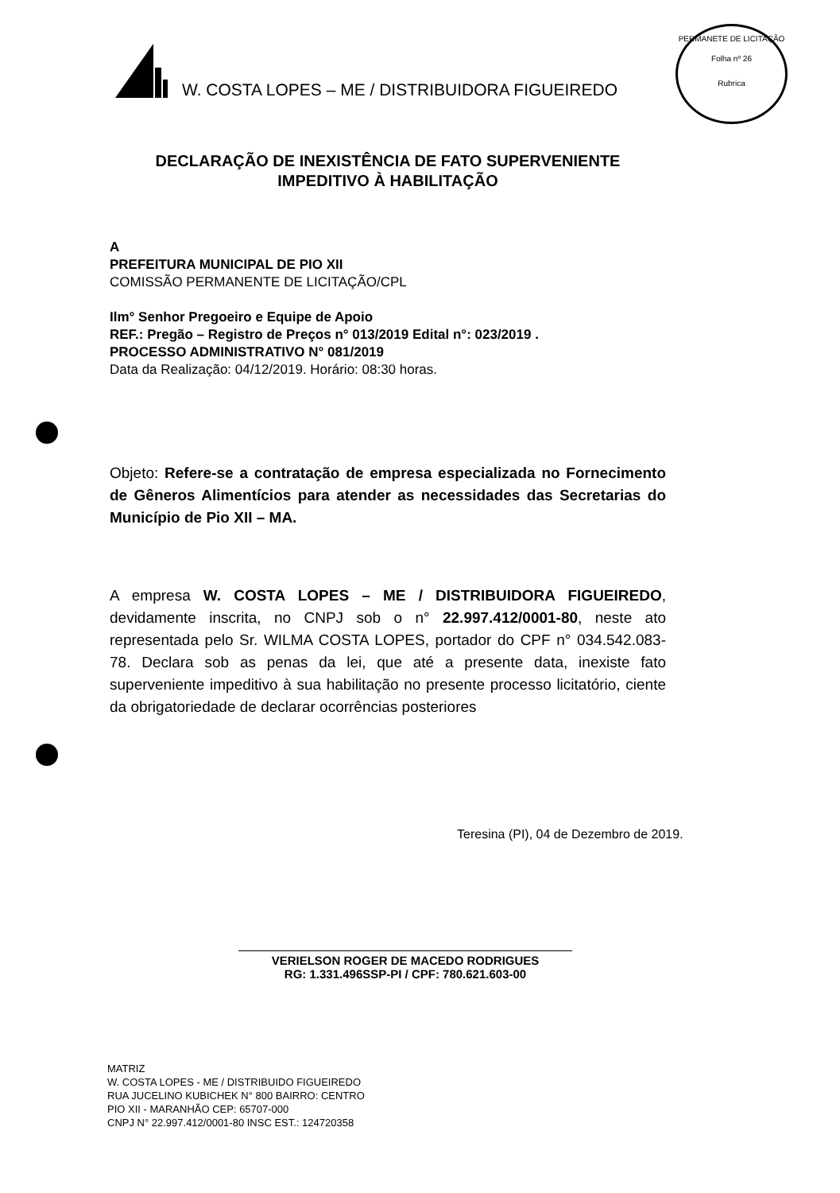W. COSTA LOPES – ME / DISTRIBUIDORA FIGUEIREDO
PERMANETE DE LICITAÇÃO
Folha nº 26
Rubrica
DECLARAÇÃO DE INEXISTÊNCIA DE FATO SUPERVENIENTE
IMPEDITIVO À HABILITAÇÃO
A
PREFEITURA MUNICIPAL DE PIO XII
COMISSÃO PERMANENTE DE LICITAÇÃO/CPL
Ilm° Senhor Pregoeiro e Equipe de Apoio
REF.: Pregão – Registro de Preços n° 013/2019 Edital n°: 023/2019 .
PROCESSO ADMINISTRATIVO N° 081/2019
Data da Realização: 04/12/2019. Horário: 08:30 horas.
Objeto: Refere-se a contratação de empresa especializada no Fornecimento de Gêneros Alimentícios para atender as necessidades das Secretarias do Município de Pio XII – MA.
A empresa W. COSTA LOPES – ME / DISTRIBUIDORA FIGUEIREDO, devidamente inscrita, no CNPJ sob o n° 22.997.412/0001-80, neste ato representada pelo Sr. WILMA COSTA LOPES, portador do CPF n° 034.542.083-78. Declara sob as penas da lei, que até a presente data, inexiste fato superveniente impeditivo à sua habilitação no presente processo licitatório, ciente da obrigatoriedade de declarar ocorrências posteriores
Teresina (PI), 04 de Dezembro de 2019.
VERIELSON ROGER DE MACEDO RODRIGUES
RG: 1.331.496SSP-PI / CPF: 780.621.603-00
MATRIZ
W. COSTA LOPES - ME / DISTRIBUIDO FIGUEIREDO
RUA JUCELINO KUBICHEK N° 800 BAIRRO: CENTRO
PIO XII - MARANHÃO CEP: 65707-000
CNPJ N° 22.997.412/0001-80 INSC EST.: 124720358